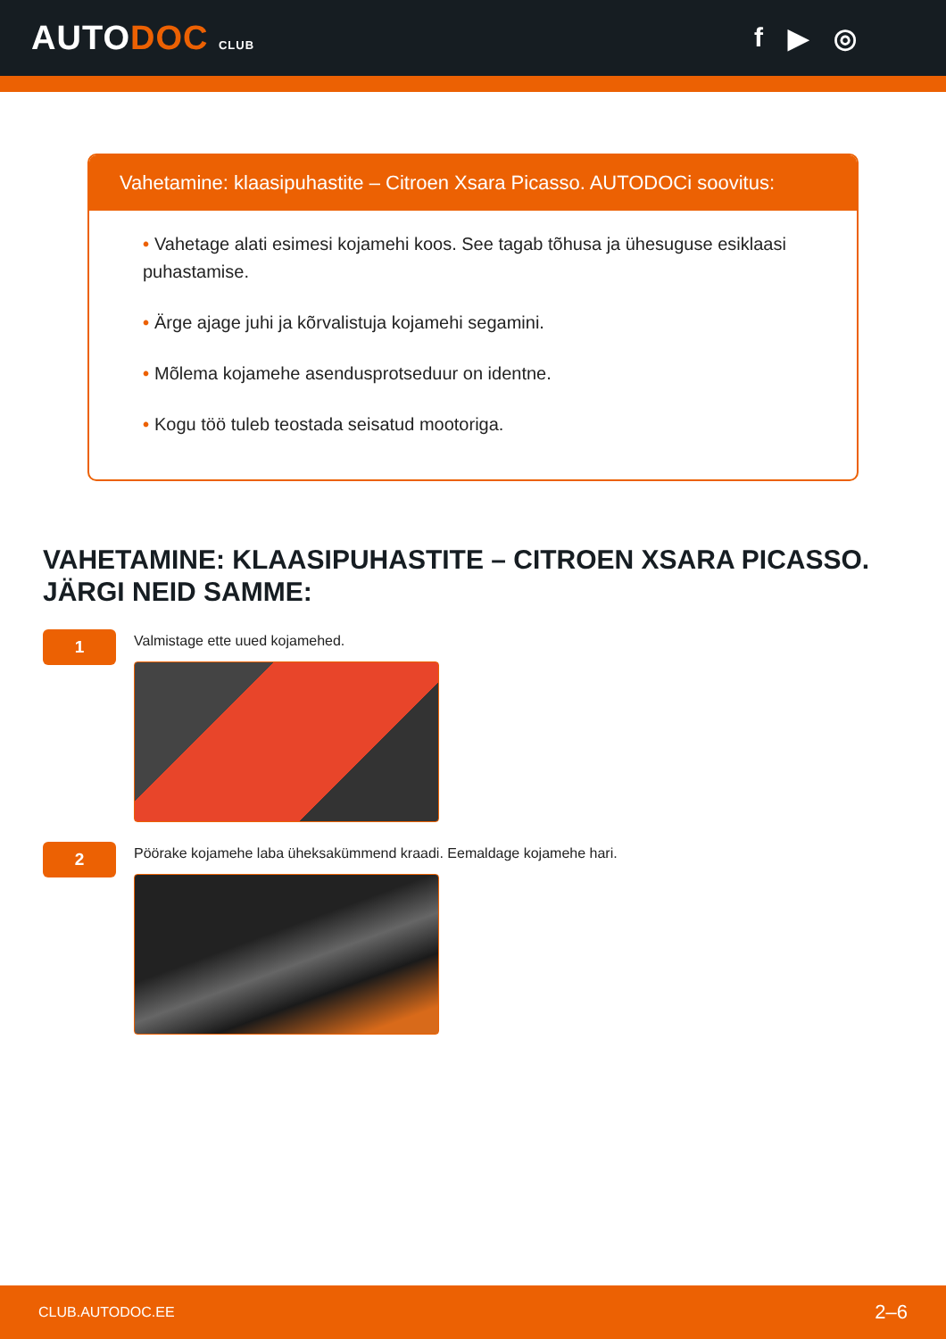AUTODOC CLUB
f ▶ ◎
Vahetamine: klaasipuhastite – Citroen Xsara Picasso. AUTODOCi soovitus:
• Vahetage alati esimesi kojamehi koos. See tagab tõhusa ja ühesuguse esiklaasi puhastamise.
• Ärge ajage juhi ja kõrvalistuja kojamehi segamini.
• Mõlema kojamehe asendusprotseduur on identne.
• Kogu töö tuleb teostada seisatud mootoriga.
VAHETAMINE: KLAASIPUHASTITE – CITROEN XSARA PICASSO. JÄRGI NEID SAMME:
1
Valmistage ette uued kojamehed.
2
Pöörake kojamehe laba üheksakümmend kraadi. Eemaldage kojamehe hari.
CLUB.AUTODOC.EE 2–6